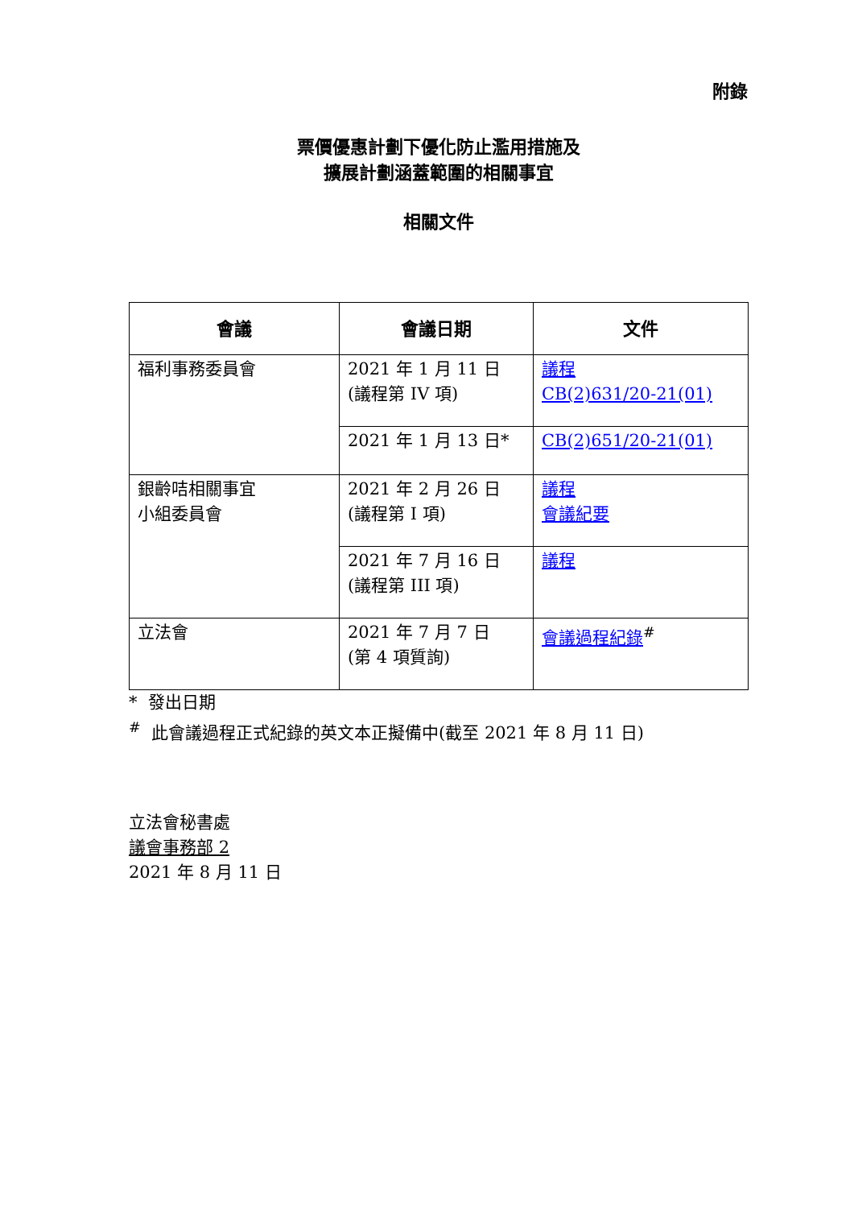附錄
票價優惠計劃下優化防止濫用措施及
擴展計劃涵蓋範圍的相關事宜
相關文件
| 會議 | 會議日期 | 文件 |
| --- | --- | --- |
| 福利事務委員會 | 2021 年 1 月 11 日 (議程第 IV 項) | 議程 CB(2)631/20-21(01) |
| | 2021 年 1 月 13 日* | CB(2)651/20-21(01) |
| 銀齡咭相關事宜 小組委員會 | 2021 年 2 月 26 日 (議程第 I 項) | 議程 會議紀要 |
| | 2021 年 7 月 16 日 (議程第 III 項) | 議程 |
| 立法會 | 2021 年 7 月 7 日 (第 4 項質詢) | 會議過程紀錄<sup>#</sup> |
* 發出日期
<sup>#</sup> 此會議過程正式紀錄的英文本正擬備中(截至 2021 年 8 月 11 日)
立法會秘書處
議會事務部 2
2021 年 8 月 11 日